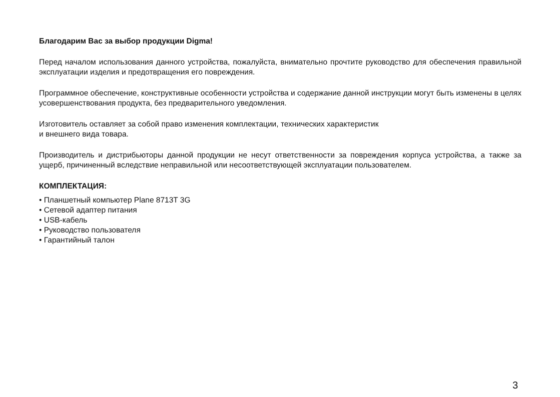Благодарим Вас за выбор продукции Digma!
Перед началом использования данного устройства, пожалуйста, внимательно прочтите руко­водство для обеспечения правильной эксплуатации изделия и предотвращения его повреждения.
Программное обеспечение, конструктивные особенности устройства и содержание данной инструкции могут быть изменены в целях усовершенствования продукта, без предварительного уведомления.
Изготовитель оставляет за собой право изменения комплектации, технических характеристик
и внешнего вида товара.
Производитель и дистрибьюторы данной продукции не несут ответственности за повреждения корпуса устройства, а также за ущерб, причиненный вследствие неправильной или несоответ­ствующей эксплуатации пользователем.
КОМПЛЕКТАЦИЯ:
• Планшетный компьютер Plane 8713T 3G
• Сетевой адаптер питания
• USB-кабель
• Руководство пользователя
• Гарантийный талон
3